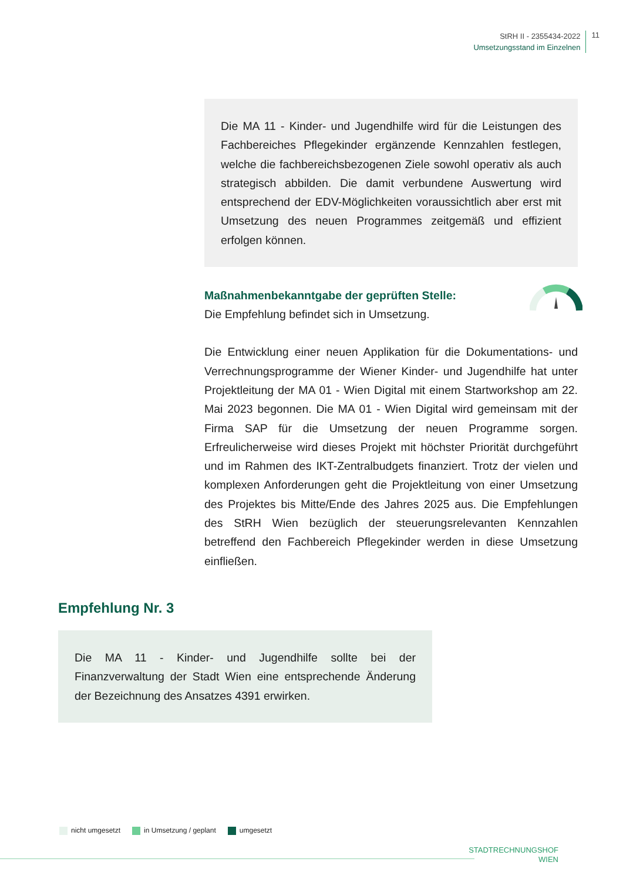StRH II - 2355434-2022
Umsetzungsstand im Einzelnen
11
Die MA 11 - Kinder- und Jugendhilfe wird für die Leistungen des Fachbereiches Pflegekinder ergänzende Kennzahlen festlegen, welche die fachbereichsbezogenen Ziele sowohl operativ als auch strategisch abbilden. Die damit verbundene Auswertung wird entsprechend der EDV-Möglichkeiten voraussichtlich aber erst mit Umsetzung des neuen Programmes zeitgemäß und effizient erfolgen können.
Maßnahmenbekanntgabe der geprüften Stelle:
Die Empfehlung befindet sich in Umsetzung.
Die Entwicklung einer neuen Applikation für die Dokumentations- und Verrechnungsprogramme der Wiener Kinder- und Jugendhilfe hat unter Projektleitung der MA 01 - Wien Digital mit einem Startworkshop am 22. Mai 2023 begonnen. Die MA 01 - Wien Digital wird gemeinsam mit der Firma SAP für die Umsetzung der neuen Programme sorgen. Erfreulicherweise wird dieses Projekt mit höchster Priorität durchgeführt und im Rahmen des IKT-Zentralbudgets finanziert. Trotz der vielen und komplexen Anforderungen geht die Projektleitung von einer Umsetzung des Projektes bis Mitte/Ende des Jahres 2025 aus. Die Empfehlungen des StRH Wien bezüglich der steuerungsrelevanten Kennzahlen betreffend den Fachbereich Pflegekinder werden in diese Umsetzung einfließen.
Empfehlung Nr. 3
Die MA 11 - Kinder- und Jugendhilfe sollte bei der Finanzverwaltung der Stadt Wien eine entsprechende Änderung der Bezeichnung des Ansatzes 4391 erwirken.
nicht umgesetzt in Umsetzung / geplant umgesetzt
STADTRECHNUNGSHOF
WIEN